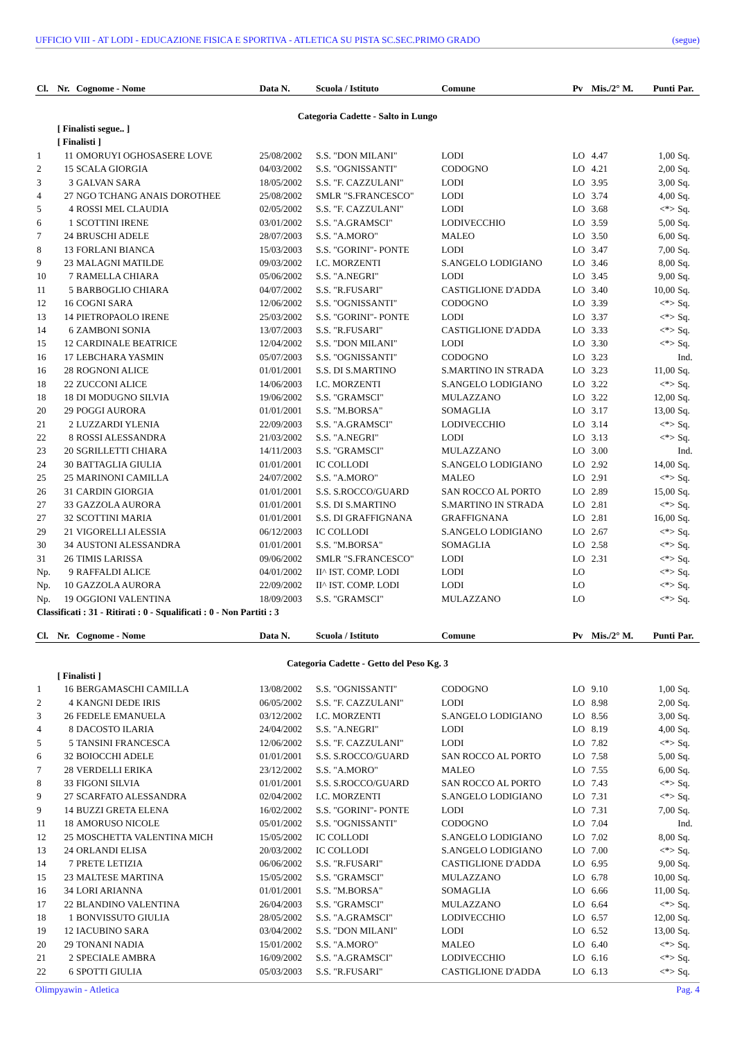UFFICIO VIII - AT LODI - EDUCAZIONE FISICA E SPORTIVA - ATLETICA SU PISTA SC.SEC.PRIMO GRADO (segue)
| Cl. | Nr. | Cognome - Nome | Data N. | Scuola / Istituto | Comune | Pv | Mis./2° M. | Punti | Par. |
| --- | --- | --- | --- | --- | --- | --- | --- | --- | --- |
| Categoria Cadette - Salto in Lungo | | | | | | | | | |
| | [ Finalisti segue.. ] | | | | | | | | |
| | [ Finalisti ] | | | | | | | | |
| 1 | 11 | OMORUYI OGHOSASERE LOVE | 25/08/2002 | S.S. "DON MILANI" | LODI | LO | 4.47 | 1,00 | Sq. |
| 2 | 15 | SCALA GIORGIA | 04/03/2002 | S.S. "OGNISSANTI" | CODOGNO | LO | 4.21 | 2,00 | Sq. |
| 3 | 3 | GALVAN SARA | 18/05/2002 | S.S. "F. CAZZULANI" | LODI | LO | 3.95 | 3,00 | Sq. |
| 4 | 27 | NGO TCHANG ANAIS DOROTHEE | 25/08/2002 | SMLR "S.FRANCESCO" | LODI | LO | 3.74 | 4,00 | Sq. |
| 5 | 4 | ROSSI MEL CLAUDIA | 02/05/2002 | S.S. "F. CAZZULANI" | LODI | LO | 3.68 | <*> | Sq. |
| 6 | 1 | SCOTTINI IRENE | 03/01/2002 | S.S. "A.GRAMSCI" | LODIVECCHIO | LO | 3.59 | 5,00 | Sq. |
| 7 | 24 | BRUSCHI ADELE | 28/07/2003 | S.S. "A.MORO" | MALEO | LO | 3.50 | 6,00 | Sq. |
| 8 | 13 | FORLANI BIANCA | 15/03/2003 | S.S. "GORINI"- PONTE | LODI | LO | 3.47 | 7,00 | Sq. |
| 9 | 23 | MALAGNI MATILDE | 09/03/2002 | I.C. MORZENTI | S.ANGELO LODIGIANO | LO | 3.46 | 8,00 | Sq. |
| 10 | 7 | RAMELLA CHIARA | 05/06/2002 | S.S. "A.NEGRI" | LODI | LO | 3.45 | 9,00 | Sq. |
| 11 | 5 | BARBOGLIO CHIARA | 04/07/2002 | S.S. "R.FUSARI" | CASTIGLIONE D'ADDA | LO | 3.40 | 10,00 | Sq. |
| 12 | 16 | COGNI SARA | 12/06/2002 | S.S. "OGNISSANTI" | CODOGNO | LO | 3.39 | <*> | Sq. |
| 13 | 14 | PIETROPAOLO IRENE | 25/03/2002 | S.S. "GORINI"- PONTE | LODI | LO | 3.37 | <*> | Sq. |
| 14 | 6 | ZAMBONI SONIA | 13/07/2003 | S.S. "R.FUSARI" | CASTIGLIONE D'ADDA | LO | 3.33 | <*> | Sq. |
| 15 | 12 | CARDINALE BEATRICE | 12/04/2002 | S.S. "DON MILANI" | LODI | LO | 3.30 | <*> | Sq. |
| 16 | 17 | LEBCHARA YASMIN | 05/07/2003 | S.S. "OGNISSANTI" | CODOGNO | LO | 3.23 | | Ind. |
| 16 | 28 | ROGNONI ALICE | 01/01/2001 | S.S. DI S.MARTINO | S.MARTINO IN STRADA | LO | 3.23 | 11,00 | Sq. |
| 18 | 22 | ZUCCONI ALICE | 14/06/2003 | I.C. MORZENTI | S.ANGELO LODIGIANO | LO | 3.22 | <*> | Sq. |
| 18 | 18 | DI MODUGNO SILVIA | 19/06/2002 | S.S. "GRAMSCI" | MULAZZANO | LO | 3.22 | 12,00 | Sq. |
| 20 | 29 | POGGI AURORA | 01/01/2001 | S.S. "M.BORSA" | SOMAGLIA | LO | 3.17 | 13,00 | Sq. |
| 21 | 2 | LUZZARDI YLENIA | 22/09/2003 | S.S. "A.GRAMSCI" | LODIVECCHIO | LO | 3.14 | <*> | Sq. |
| 22 | 8 | ROSSI ALESSANDRA | 21/03/2002 | S.S. "A.NEGRI" | LODI | LO | 3.13 | <*> | Sq. |
| 23 | 20 | SGRILLETTI CHIARA | 14/11/2003 | S.S. "GRAMSCI" | MULAZZANO | LO | 3.00 | | Ind. |
| 24 | 30 | BATTAGLIA GIULIA | 01/01/2001 | IC COLLODI | S.ANGELO LODIGIANO | LO | 2.92 | 14,00 | Sq. |
| 25 | 25 | MARINONI CAMILLA | 24/07/2002 | S.S. "A.MORO" | MALEO | LO | 2.91 | <*> | Sq. |
| 26 | 31 | CARDIN GIORGIA | 01/01/2001 | S.S. S.ROCCO/GUARD | SAN ROCCO AL PORTO | LO | 2.89 | 15,00 | Sq. |
| 27 | 33 | GAZZOLA AURORA | 01/01/2001 | S.S. DI S.MARTINO | S.MARTINO IN STRADA | LO | 2.81 | <*> | Sq. |
| 27 | 32 | SCOTTINI MARIA | 01/01/2001 | S.S. DI GRAFFIGNANA | GRAFFIGNANA | LO | 2.81 | 16,00 | Sq. |
| 29 | 21 | VIGORELLI ALESSIA | 06/12/2003 | IC COLLODI | S.ANGELO LODIGIANO | LO | 2.67 | <*> | Sq. |
| 30 | 34 | AUSTONI ALESSANDRA | 01/01/2001 | S.S. "M.BORSA" | SOMAGLIA | LO | 2.58 | <*> | Sq. |
| 31 | 26 | TIMIS LARISSA | 09/06/2002 | SMLR "S.FRANCESCO" | LODI | LO | 2.31 | <*> | Sq. |
| Np. | 9 | RAFFALDI ALICE | 04/01/2002 | II^ IST. COMP. LODI | LODI | LO | | <*> | Sq. |
| Np. | 10 | GAZZOLA AURORA | 22/09/2002 | II^ IST. COMP. LODI | LODI | LO | | <*> | Sq. |
| Np. | 19 | OGGIONI VALENTINA | 18/09/2003 | S.S. "GRAMSCI" | MULAZZANO | LO | | <*> | Sq. |
| Classificati : 31 - Ritirati : 0 - Squalificati : 0 - Non Partiti : 3 | | | | | | | | | |
| Cl. | Nr. | Cognome - Nome | Data N. | Scuola / Istituto | Comune | Pv | Mis./2° M. | Punti | Par. |
| Categoria Cadette - Getto del Peso Kg. 3 | | | | | | | | | |
| | [ Finalisti ] | | | | | | | | |
| 1 | 16 | BERGAMASCHI CAMILLA | 13/08/2002 | S.S. "OGNISSANTI" | CODOGNO | LO | 9.10 | 1,00 | Sq. |
| 2 | 4 | KANGNI DEDE IRIS | 06/05/2002 | S.S. "F. CAZZULANI" | LODI | LO | 8.98 | 2,00 | Sq. |
| 3 | 26 | FEDELE EMANUELA | 03/12/2002 | I.C. MORZENTI | S.ANGELO LODIGIANO | LO | 8.56 | 3,00 | Sq. |
| 4 | 8 | DACOSTO ILARIA | 24/04/2002 | S.S. "A.NEGRI" | LODI | LO | 8.19 | 4,00 | Sq. |
| 5 | 5 | TANSINI FRANCESCA | 12/06/2002 | S.S. "F. CAZZULANI" | LODI | LO | 7.82 | <*> | Sq. |
| 6 | 32 | BOIOCCHI ADELE | 01/01/2001 | S.S. S.ROCCO/GUARD | SAN ROCCO AL PORTO | LO | 7.58 | 5,00 | Sq. |
| 7 | 28 | VERDELLI ERIKA | 23/12/2002 | S.S. "A.MORO" | MALEO | LO | 7.55 | 6,00 | Sq. |
| 8 | 33 | FIGONI SILVIA | 01/01/2001 | S.S. S.ROCCO/GUARD | SAN ROCCO AL PORTO | LO | 7.43 | <*> | Sq. |
| 9 | 27 | SCARFATO ALESSANDRA | 02/04/2002 | I.C. MORZENTI | S.ANGELO LODIGIANO | LO | 7.31 | <*> | Sq. |
| 9 | 14 | BUZZI GRETA ELENA | 16/02/2002 | S.S. "GORINI"- PONTE | LODI | LO | 7.31 | 7,00 | Sq. |
| 11 | 18 | AMORUSO NICOLE | 05/01/2002 | S.S. "OGNISSANTI" | CODOGNO | LO | 7.04 | | Ind. |
| 12 | 25 | MOSCHETTA VALENTINA MICH | 15/05/2002 | IC COLLODI | S.ANGELO LODIGIANO | LO | 7.02 | 8,00 | Sq. |
| 13 | 24 | ORLANDI ELISA | 20/03/2002 | IC COLLODI | S.ANGELO LODIGIANO | LO | 7.00 | <*> | Sq. |
| 14 | 7 | PRETE LETIZIA | 06/06/2002 | S.S. "R.FUSARI" | CASTIGLIONE D'ADDA | LO | 6.95 | 9,00 | Sq. |
| 15 | 23 | MALTESE MARTINA | 15/05/2002 | S.S. "GRAMSCI" | MULAZZANO | LO | 6.78 | 10,00 | Sq. |
| 16 | 34 | LORI ARIANNA | 01/01/2001 | S.S. "M.BORSA" | SOMAGLIA | LO | 6.66 | 11,00 | Sq. |
| 17 | 22 | BLANDINO VALENTINA | 26/04/2003 | S.S. "GRAMSCI" | MULAZZANO | LO | 6.64 | <*> | Sq. |
| 18 | 1 | BONVISSUTO GIULIA | 28/05/2002 | S.S. "A.GRAMSCI" | LODIVECCHIO | LO | 6.57 | 12,00 | Sq. |
| 19 | 12 | IACUBINO SARA | 03/04/2002 | S.S. "DON MILANI" | LODI | LO | 6.52 | 13,00 | Sq. |
| 20 | 29 | TONANI NADIA | 15/01/2002 | S.S. "A.MORO" | MALEO | LO | 6.40 | <*> | Sq. |
| 21 | 2 | SPECIALE AMBRA | 16/09/2002 | S.S. "A.GRAMSCI" | LODIVECCHIO | LO | 6.16 | <*> | Sq. |
| 22 | 6 | SPOTTI GIULIA | 05/03/2003 | S.S. "R.FUSARI" | CASTIGLIONE D'ADDA | LO | 6.13 | <*> | Sq. |
Olimpyawin - Atletica Pag. 4